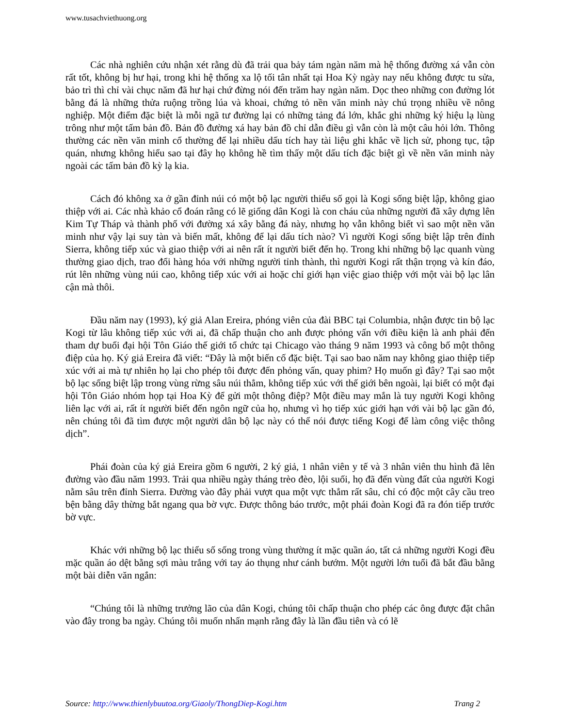www.tusachviethuong.org
Các nhà nghiên cứu nhận xét rằng dù đã trải qua bảy tám ngàn năm mà hệ thống đường xá vẫn còn rất tốt, không bị hư hại, trong khi hệ thống xa lộ tối tân nhất tại Hoa Kỳ ngày nay nếu không được tu sửa, bảo trì thì chỉ vài chục năm đã hư hại chứ đừng nói đến trăm hay ngàn năm. Dọc theo những con đường lót bằng đá là những thửa ruộng trồng lúa và khoai, chứng tỏ nền văn minh này chú trọng nhiều về nông nghiệp. Một điểm đặc biệt là mỗi ngã tư đường lại có những tảng đá lớn, khắc ghi những ký hiệu lạ lùng trông như một tấm bản đồ. Bản đồ đường xá hay bản đồ chỉ dẫn điều gì vẫn còn là một câu hỏi lớn. Thông thường các nền văn minh cổ thường để lại nhiều dấu tích hay tài liệu ghi khắc về lịch sử, phong tục, tập quán, nhưng không hiểu sao tại đây họ không hề tìm thấy một dấu tích đặc biệt gì về nền văn minh này ngoài các tấm bản đồ kỳ lạ kia.
Cách đó không xa ở gần đỉnh núi có một bộ lạc người thiểu số gọi là Kogi sống biệt lập, không giao thiệp với ai. Các nhà khảo cổ đoán rằng có lẽ giống dân Kogi là con cháu của những người đã xây dựng lên Kim Tự Tháp và thành phố với đường xá xây bằng đá này, nhưng họ vẫn không biết vì sao một nền văn minh như vậy lại suy tàn và biến mất, không để lại dấu tích nào? Vì người Kogi sống biệt lập trên đỉnh Sierra, không tiếp xúc và giao thiệp với ai nên rất ít người biết đến họ. Trong khi những bộ lạc quanh vùng thường giao dịch, trao đổi hàng hóa với những người tỉnh thành, thì người Kogi rất thận trọng và kín đáo, rút lên những vùng núi cao, không tiếp xúc với ai hoặc chỉ giới hạn việc giao thiệp với một vài bộ lạc lân cận mà thôi.
Đầu năm nay (1993), ký giả Alan Ereira, phóng viên của đài BBC tại Columbia, nhận được tin bộ lạc Kogi từ lâu không tiếp xúc với ai, đã chấp thuận cho anh được phỏng vấn với điều kiện là anh phải đến tham dự buổi đại hội Tôn Giáo thế giới tổ chức tại Chicago vào tháng 9 năm 1993 và công bố một thông điệp của họ. Ký giả Ereira đã viết: “Đây là một biến cố đặc biệt. Tại sao bao năm nay không giao thiệp tiếp xúc với ai mà tự nhiên họ lại cho phép tôi được đến phỏng vấn, quay phim? Họ muốn gì đây? Tại sao một bộ lạc sống biệt lập trong vùng rừng sâu núi thẳm, không tiếp xúc với thế giới bên ngoài, lại biết có một đại hội Tôn Giáo nhóm họp tại Hoa Kỳ để gửi một thông điệp? Một điều may mắn là tuy người Kogi không liên lạc với ai, rất ít người biết đến ngôn ngữ của họ, nhưng vì họ tiếp xúc giới hạn với vài bộ lạc gần đó, nên chúng tôi đã tìm được một người dân bộ lạc này có thể nói được tiếng Kogi để làm công việc thông dịch”.
Phái đoàn của ký giả Ereira gồm 6 người, 2 ký giả, 1 nhân viên y tế và 3 nhân viên thu hình đã lên đường vào đầu năm 1993. Trải qua nhiều ngày tháng trèo đèo, lội suối, họ đã đến vùng đất của người Kogi nằm sâu trên đỉnh Sierra. Đường vào đây phải vượt qua một vực thẳm rất sâu, chỉ có độc một cây cầu treo bện bằng dây thừng bắt ngang qua bờ vực. Được thông báo trước, một phái đoàn Kogi đã ra đón tiếp trước bờ vực.
Khác với những bộ lạc thiểu số sống trong vùng thường ít mặc quần áo, tất cả những người Kogi đều mặc quần áo dệt bằng sợi màu trắng với tay áo thụng như cánh bướm. Một người lớn tuổi đã bắt đầu bằng một bài diễn văn ngắn:
“Chúng tôi là những trưởng lão của dân Kogi, chúng tôi chấp thuận cho phép các ông được đặt chân vào đây trong ba ngày. Chúng tôi muốn nhấn mạnh rằng đây là lần đầu tiên và có lẽ
Source: http://www.thienlybuutoa.org/Giaoly/ThongDiep-Kogi.htm Trang 2